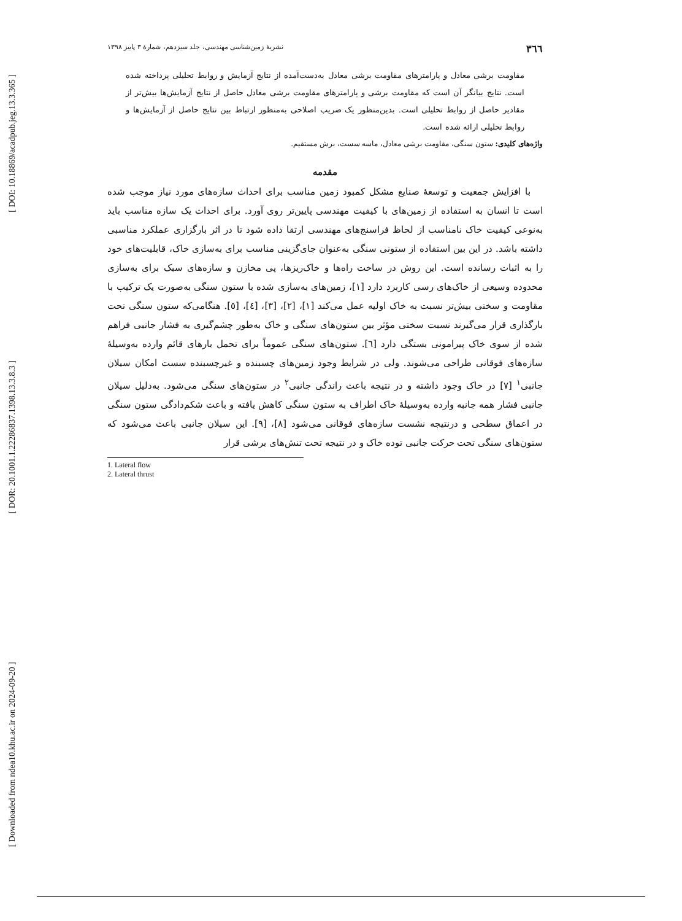[ DOI: 10.18869/acadpub.jeg.13.3.365 ]
[ DOR: 20.1001.1.22286837.1398.13.3.8.3 ]
[ Downloaded from ndea10.khu.ac.ir on 2024-09-20 ]
۳٦٦ نشریهٔ زمین‌شناسی مهندسی، جلد سیزدهم، شمارهٔ ۳ پاییز ۱۳۹۸
مقاومت برشی معادل و پارامترهای مقاومت برشی معادل به‌دست‌آمده از نتایج آزمایش و روابط تحلیلی پرداخته شده است. نتایج بیانگر آن است که مقاومت برشی و پارامترهای مقاومت برشی معادل حاصل از نتایج آزمایش‌ها بیش‌تر از مقادیر حاصل از روابط تحلیلی است. بدین‌منظور یک ضریب اصلاحی به‌منظور ارتباط بین نتایج حاصل از آزمایش‌ها و روابط تحلیلی ارائه شده است.
واژه‌های کلیدی: ستون سنگی، مقاومت برشی معادل، ماسه سست، برش مستقیم.
مقدمه
با افزایش جمعیت و توسعهٔ صنایع مشکل کمبود زمین مناسب برای احداث سازه‌های مورد نیاز موجب شده است تا انسان به استفاده از زمین‌های با کیفیت مهندسی پایین‌تر روی آورد. برای احداث یک سازه مناسب باید به‌نوعی کیفیت خاک نامناسب از لحاظ فراسنج‌های مهندسی ارتقا داده شود تا در اثر بارگزاری عملکرد مناسبی داشته باشد. در این بین استفاده از ستونی سنگی به‌عنوان جای‌گزینی مناسب برای به‌سازی خاک، قابلیت‌های خود را به اثبات رسانده است. این روش در ساخت راه‌ها و خاک‌ریزها، پی مخازن و سازه‌های سبک برای به‌سازی محدوده وسیعی از خاک‌های رسی کاربرد دارد [۱]، زمین‌های به‌سازی شده با ستون سنگی به‌صورت یک ترکیب با مقاومت و سختی بیش‌تر نسبت به خاک اولیه عمل می‌کند [۱]، [۲]، [۳]، [٤]، [٥]. هنگامی‌که ستون سنگی تحت بارگذاری قرار می‌گیرند نسبت سختی مؤثر بین ستون‌های سنگی و خاک به‌طور چشم‌گیری به فشار جانبی فراهم شده از سوی خاک پیرامونی بستگی دارد [٦]. ستون‌های سنگی عموماً برای تحمل بارهای قائم وارده به‌وسیلهٔ سازه‌های فوقانی طراحی می‌شوند. ولی در شرایط وجود زمین‌های چسبنده و غیرچسبنده سست امکان سیلان جانبی<sup>۱</sup> [۷] در خاک وجود داشته و در نتیجه باعث راندگی جانبی<sup>۲</sup> در ستون‌های سنگی می‌شود. به‌دلیل سیلان جانبی فشار همه جانبه وارده به‌وسیلهٔ خاک اطراف به ستون سنگی کاهش یافته و باعث شکم‌دادگی ستون سنگی در اعماق سطحی و درنتیجه نشست سازه‌های فوقانی می‌شود [۸]، [۹]. این سیلان جانبی باعث می‌شود که ستون‌های سنگی تحت حرکت جانبی توده خاک و در نتیجه تحت تنش‌های برشی قرار
1. Lateral flow
2. Lateral thrust